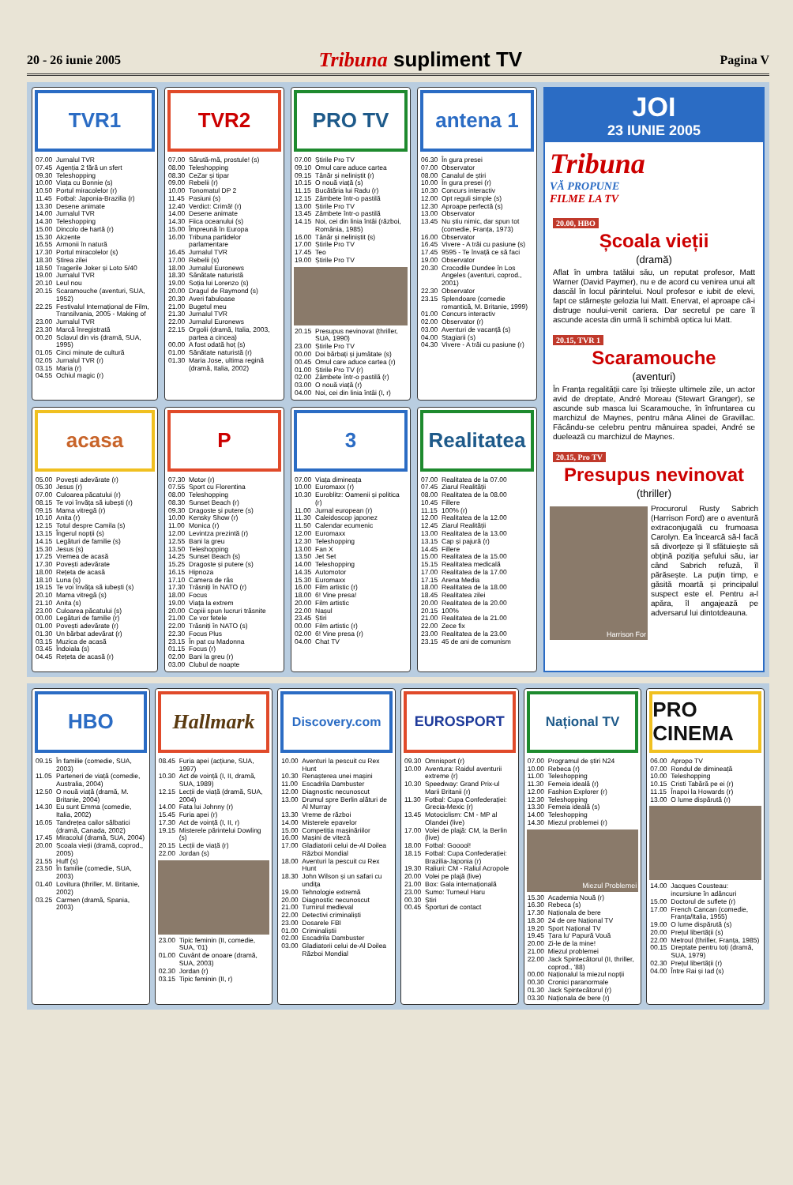20 - 26 iunie 2005
Tribuna supliment TV
Pagina V
TVR1
| 07.00 | Jurnalul TVR |
| 07.45 | Agenția 2 fără un sfert |
| 09.30 | Teleshopping |
| 10.00 | Viața cu Bonnie (s) |
| 10.50 | Portul miracolelor (r) |
| 11.45 | Fotbal: Japonia-Brazilia (r) |
| 13.30 | Desene animate |
| 14.00 | Jurnalul TVR |
| 14.30 | Teleshopping |
| 15.00 | Dincolo de hartă (r) |
| 15.30 | Akzente |
| 16.55 | Armonii în natură |
| 17.30 | Portul miracolelor (s) |
| 18.30 | Știrea zilei |
| 18.50 | Tragerile Joker și Loto 5/40 |
| 19.00 | Jurnalul TVR |
| 20.10 | Leul nou |
| 20.15 | Scaramouche (aventuri, SUA, 1952) |
| 22.25 | Festivalul Internațional de Film, Transilvania, 2005 - Making of |
| 23.00 | Jurnalul TVR |
| 23.30 | Marcă înregistrată |
| 00.20 | Sclavul din vis (dramă, SUA, 1995) |
| 01.05 | Cinci minute de cultură |
| 02.05 | Jurnalul TVR (r) |
| 03.15 | Maria (r) |
| 04.55 | Ochiul magic (r) |
TVR2
| 07.00 | Sărută-mă, prostule! (s) |
| 08.00 | Teleshopping |
| 08.30 | CeZar și tipar |
| 09.00 | Rebelii (r) |
| 10.00 | Tonomatul DP 2 |
| 11.45 | Pasiuni (s) |
| 12.40 | Verdict: Crimă! (r) |
| 14.00 | Desene animate |
| 14.30 | Fiica oceanului (s) |
| 15.00 | Împreună în Europa |
| 16.00 | Tribuna partidelor parlamentare |
| 16.45 | Jurnalul TVR |
| 17.00 | Rebelii (s) |
| 18.00 | Jurnalul Euronews |
| 18.30 | Sănătate naturistă |
| 19.00 | Soția lui Lorenzo (s) |
| 20.00 | Dragul de Raymond (s) |
| 20.30 | Averi fabuloase |
| 21.00 | Bugetul meu |
| 21.30 | Jurnalul TVR |
| 22.00 | Jurnalul Euronews |
| 22.15 | Orgolii (dramă, Italia, 2003, partea a cincea) |
| 00.00 | A fost odată hoț (s) |
| 01.00 | Sănătate naturistă (r) |
| 01.30 | Maria Jose, ultima regină (dramă, Italia, 2002) |
PRO TV
| 07.00 | Știrile Pro TV |
| 09.10 | Omul care aduce cartea |
| 09.15 | Tânăr și neliniștit (r) |
| 10.15 | O nouă viață (s) |
| 11.15 | Bucătăria lui Radu (r) |
| 12.15 | Zâmbete într-o pastilă |
| 13.00 | Știrile Pro TV |
| 13.45 | Zâmbete într-o pastilă |
| 14.15 | Noi, cei din linia întâi (război, România, 1985) |
| 16.00 | Tânăr și neliniștit (s) |
| 17.00 | Știrile Pro TV |
| 17.45 | Teo |
| 19.00 | Știrile Pro TV |
| 20.15 | Presupus nevinovat (thriller, SUA, 1990) |
| 23.00 | Știrile Pro TV |
| 00.00 | Doi bărbați și jumătate (s) |
| 00.45 | Omul care aduce cartea (r) |
| 01.00 | Știrile Pro TV (r) |
| 02.00 | Zâmbete într-o pastilă (r) |
| 03.00 | O nouă viață (r) |
| 04.00 | Noi, cei din linia întâi (I, r) |
antena 1
| 06.30 | În gura presei |
| 07.00 | Observator |
| 08.00 | Canalul de știri |
| 10.00 | În gura presei (r) |
| 10.30 | Concurs interactiv |
| 12.00 | Opt reguli simple (s) |
| 12.30 | Aproape perfectă (s) |
| 13.00 | Observator |
| 13.45 | Nu știu nimic, dar spun tot (comedie, Franța, 1973) |
| 16.00 | Observator |
| 16.45 | Vivere - A trăi cu pasiune (s) |
| 17.45 | 9595 - Te învață ce să faci |
| 19.00 | Observator |
| 20.30 | Crocodile Dundee în Los Angeles (aventuri, coprod., 2001) |
| 22.30 | Observator |
| 23.15 | Splendoare (comedie romantică, M. Britanie, 1999) |
| 01.00 | Concurs interactiv |
| 02.00 | Observator (r) |
| 03.00 | Aventuri de vacanță (s) |
| 04.00 | Stagiarii (s) |
| 04.30 | Vivere - A trăi cu pasiune (r) |
JOI
23 IUNIE 2005
Tribuna
VĂ PROPUNE
FILME LA TV
20.00, HBO
Școala vieții
(dramă)
Aflat în umbra tatălui său, un reputat profesor, Matt Warner (David Paymer), nu e de acord cu venirea unui alt dascăl în locul părintelui. Noul profesor e iubit de elevi, fapt ce stârnește gelozia lui Matt. Enervat, el aproape că-i distruge noului-venit cariera. Dar secretul pe care îl ascunde acesta din urmă îi schimbă optica lui Matt.
20.15, TVR 1
Scaramouche
(aventuri)
În Franța regalității care își trăiește ultimele zile, un actor avid de dreptate, André Moreau (Stewart Granger), se ascunde sub masca lui Scaramouche, în înfruntarea cu marchizul de Maynes, pentru mâna Alinei de Gravillac. Făcându-se celebru pentru mânuirea spadei, André se duelează cu marchizul de Maynes.
20.15, Pro TV
Presupus nevinovat
(thriller)
Harrison For
Procurorul Rusty Sabrich (Harrison Ford) are o aventură extraconjugală cu frumoasa Carolyn. Ea încearcă să-l facă să divorțeze și îl sfătuiește să obțină poziția șefului său, iar când Sabrich refuză, îl părăsește. La puțin timp, e găsită moartă și principalul suspect este el. Pentru a-l apăra, îl angajează pe adversarul lui dintotdeauna.
acasa
| 05.00 | Povești adevărate (r) |
| 05.30 | Jesus (r) |
| 07.00 | Culoarea păcatului (r) |
| 08.15 | Te voi învăța să iubești (r) |
| 09.15 | Mama vitregă (r) |
| 10.10 | Anita (r) |
| 12.15 | Totul despre Camila (s) |
| 13.15 | Îngerul nopții (s) |
| 14.15 | Legături de familie (s) |
| 15.30 | Jesus (s) |
| 17.25 | Vremea de acasă |
| 17.30 | Povești adevărate |
| 18.00 | Rețeta de acasă |
| 18.10 | Luna (s) |
| 19.15 | Te voi învăța să iubești (s) |
| 20.10 | Mama vitregă (s) |
| 21.10 | Anita (s) |
| 23.00 | Culoarea păcatului (s) |
| 00.00 | Legături de familie (r) |
| 01.00 | Povești adevărate (r) |
| 01.30 | Un bărbat adevărat (r) |
| 03.15 | Muzica de acasă |
| 03.45 | Îndoiala (s) |
| 04.45 | Rețeta de acasă (r) |
P
| 07.30 | Motor (r) |
| 07.55 | Sport cu Florentina |
| 08.00 | Teleshopping |
| 08.30 | Sunset Beach (r) |
| 09.30 | Dragoste și putere (s) |
| 10.00 | Kensky Show (r) |
| 11.00 | Monica (r) |
| 12.00 | Levintza prezintă (r) |
| 12.55 | Bani la greu |
| 13.50 | Teleshopping |
| 14.25 | Sunset Beach (s) |
| 15.25 | Dragoste și putere (s) |
| 16.15 | Hipnoza |
| 17.10 | Camera de râs |
| 17.30 | Trăsniți în NATO (r) |
| 18.00 | Focus |
| 19.00 | Viața la extrem |
| 20.00 | Copiii spun lucruri trăsnite |
| 21.00 | Ce vor fetele |
| 22.00 | Trăsniți în NATO (s) |
| 22.30 | Focus Plus |
| 23.15 | În pat cu Madonna |
| 01.15 | Focus (r) |
| 02.00 | Bani la greu (r) |
| 03.00 | Clubul de noapte |
3
| 07.00 | Viața dimineața |
| 10.00 | Euromaxx (r) |
| 10.30 | Euroblitz: Oamenii și politica (r) |
| 11.00 | Jurnal european (r) |
| 11.30 | Caleidoscop japonez |
| 11.50 | Calendar ecumenic |
| 12.00 | Euromaxx |
| 12.30 | Teleshopping |
| 13.00 | Fan X |
| 13.50 | Jet Set |
| 14.00 | Teleshopping |
| 14.35 | Automotor |
| 15.30 | Euromaxx |
| 16.00 | Film artistic (r) |
| 18.00 | 6! Vine presa! |
| 20.00 | Film artistic |
| 22.00 | Nașul |
| 23.45 | Știri |
| 00.00 | Film artistic (r) |
| 02.00 | 6! Vine presa (r) |
| 04.00 | Chat TV |
Realitatea
| 07.00 | Realitatea de la 07.00 |
| 07.45 | Ziarul Realității |
| 08.00 | Realitatea de la 08.00 |
| 10.45 | Fillere |
| 11.15 | 100% (r) |
| 12.00 | Realitatea de la 12.00 |
| 12.45 | Ziarul Realității |
| 13.00 | Realitatea de la 13.00 |
| 13.15 | Cap și pajură (r) |
| 14.45 | Fillere |
| 15.00 | Realitatea de la 15.00 |
| 15.15 | Realitatea medicală |
| 17.00 | Realitatea de la 17.00 |
| 17.15 | Arena Media |
| 18.00 | Realitatea de la 18.00 |
| 18.45 | Realitatea zilei |
| 20.00 | Realitatea de la 20.00 |
| 20.15 | 100% |
| 21.00 | Realitatea de la 21.00 |
| 22.00 | Zece fix |
| 23.00 | Realitatea de la 23.00 |
| 23.15 | 45 de ani de comunism |
HBO
| 09.15 | În familie (comedie, SUA, 2003) |
| 11.05 | Parteneri de viață (comedie, Australia, 2004) |
| 12.50 | O nouă viață (dramă, M. Britanie, 2004) |
| 14.30 | Eu sunt Emma (comedie, Italia, 2002) |
| 16.05 | Tandrețea cailor sălbatici (dramă, Canada, 2002) |
| 17.45 | Miracolul (dramă, SUA, 2004) |
| 20.00 | Școala vieții (dramă, coprod., 2005) |
| 21.55 | Huff (s) |
| 23.50 | În familie (comedie, SUA, 2003) |
| 01.40 | Lovitura (thriller, M. Britanie, 2002) |
| 03.25 | Carmen (dramă, Spania, 2003) |
Hallmark
| 08.45 | Furia apei (acțiune, SUA, 1997) |
| 10.30 | Act de voință (I, II, dramă, SUA, 1989) |
| 12.15 | Lecții de viață (dramă, SUA, 2004) |
| 14.00 | Fata lui Johnny (r) |
| 15.45 | Furia apei (r) |
| 17.30 | Act de voință (I, II, r) |
| 19.15 | Misterele părintelui Dowling (s) |
| 20.15 | Lecții de viață (r) |
| 22.00 | Jordan (s) |
| 23.00 | Tipic feminin (II, comedie, SUA, '01) |
| 01.00 | Cuvânt de onoare (dramă, SUA, 2003) |
| 02.30 | Jordan (r) |
| 03.15 | Tipic feminin (II, r) |
Discovery.com
| 10.00 | Aventuri la pescuit cu Rex Hunt |
| 10.30 | Renașterea unei mașini |
| 11.00 | Escadrila Dambuster |
| 12.00 | Diagnostic necunoscut |
| 13.00 | Drumul spre Berlin alături de Al Murray |
| 13.30 | Vreme de război |
| 14.00 | Misterele epavelor |
| 15.00 | Competiția mașinăriilor |
| 16.00 | Mașini de viteză |
| 17.00 | Gladiatorii celui de-Al Doilea Război Mondial |
| 18.00 | Aventuri la pescuit cu Rex Hunt |
| 18.30 | John Wilson și un safari cu undița |
| 19.00 | Tehnologie extremă |
| 20.00 | Diagnostic necunoscut |
| 21.00 | Turnirul medieval |
| 22.00 | Detectivi criminaliști |
| 23.00 | Dosarele FBI |
| 01.00 | Criminaliștii |
| 02.00 | Escadrila Dambuster |
| 03.00 | Gladiatorii celui de-Al Doilea Război Mondial |
EUROSPORT
| 09.30 | Omnisport (r) |
| 10.00 | Aventura: Raidul aventurii extreme (r) |
| 10.30 | Speedway: Grand Prix-ul Marii Britanii (r) |
| 11.30 | Fotbal: Cupa Confederației: Grecia-Mexic (r) |
| 13.45 | Motociclism: CM - MP al Olandei (live) |
| 17.00 | Volei de plajă: CM, la Berlin (live) |
| 18.00 | Fotbal: Gooool! |
| 18.15 | Fotbal: Cupa Confederației: Brazilia-Japonia (r) |
| 19.30 | Raliuri: CM - Raliul Acropole |
| 20.00 | Volei pe plajă (live) |
| 21.00 | Box: Gala internațională |
| 23.00 | Sumo: Turneul Haru |
| 00.30 | Știri |
| 00.45 | Sporturi de contact |
Național TV
| 07.00 | Programul de știri N24 |
| 10.00 | Rebeca (r) |
| 11.00 | Teleshopping |
| 11.30 | Femeia ideală (r) |
| 12.00 | Fashion Explorer (r) |
| 12.30 | Teleshopping |
| 13.30 | Femeia ideală (s) |
| 14.00 | Teleshopping |
| 14.30 | Miezul problemei (r) |
Miezul Problemei
| 15.30 | Academia Nouă (r) |
| 16.30 | Rebeca (s) |
| 17.30 | Naționala de bere |
| 18.30 | 24 de ore Național TV |
| 19.20 | Sport Național TV |
| 19.45 | Țara lu' Papură Vouă |
| 20.00 | Zi-le de la mine! |
| 21.00 | Miezul problemei |
| 22.00 | Jack Spintecătorul (II, thriller, coprod., '88) |
| 00.00 | Naționalul la miezul nopții |
| 00.30 | Cronici paranormale |
| 01.30 | Jack Spintecătorul (r) |
| 03.30 | Naționala de bere (r) |
PRO CINEMA
| 06.00 | Apropo TV |
| 07.00 | Rondul de dimineață |
| 10.00 | Teleshopping |
| 10.15 | Cristi Tabără pe ei (r) |
| 11.15 | Înapoi la Howards (r) |
| 13.00 | O lume dispărută (r) |
| 14.00 | Jacques Cousteau: incursiune în adâncuri |
| 15.00 | Doctorul de suflete (r) |
| 17.00 | French Cancan (comedie, Franța/Italia, 1955) |
| 19.00 | O lume dispărută (s) |
| 20.00 | Prețul libertății (s) |
| 22.00 | Metroul (thriller, Franța, 1985) |
| 00.15 | Dreptate pentru toți (dramă, SUA, 1979) |
| 02.30 | Prețul libertății (r) |
| 04.00 | Între Rai și Iad (s) |